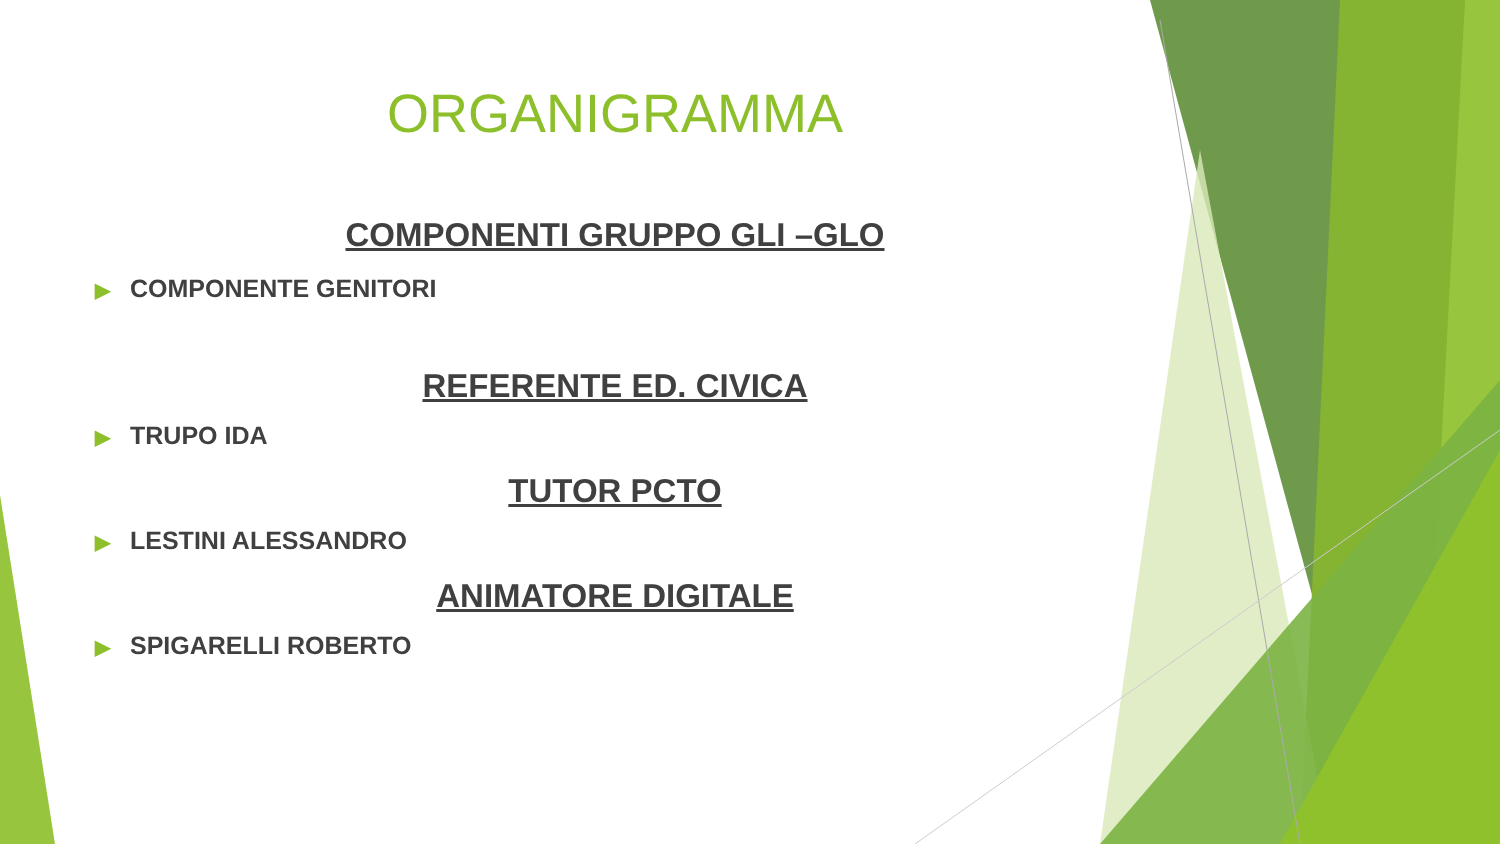ORGANIGRAMMA
COMPONENTI GRUPPO GLI –GLO
▶ COMPONENTE GENITORI
REFERENTE ED. CIVICA
▶ TRUPO IDA
TUTOR PCTO
▶ LESTINI ALESSANDRO
ANIMATORE DIGITALE
▶ SPIGARELLI ROBERTO